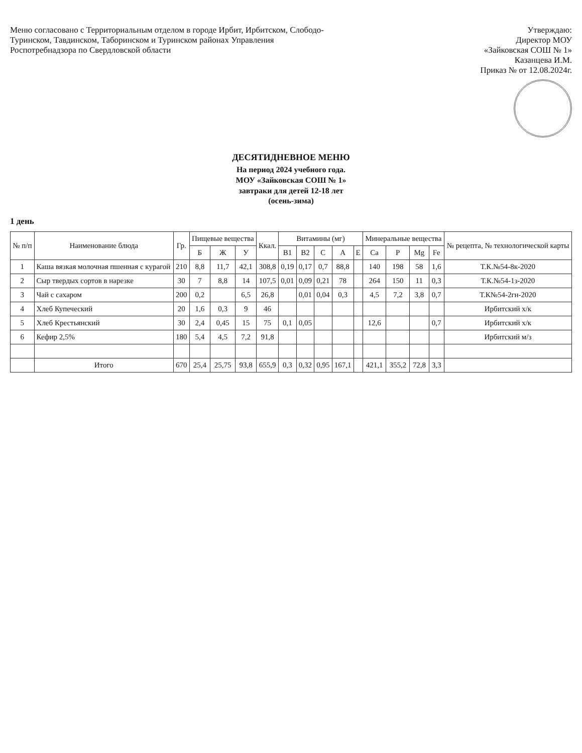Меню согласовано с Территориальным отделом в городе Ирбит, Ирбитском, Слободо-Туринском, Тавдинском, Таборинском и Туринском районах Управления Роспотребнадзора по Свердловской области
Утверждаю:
Директор МОУ
«Зайковская СОШ № 1»
Казанцева И.М.
Приказ № от 12.08.2024г.
ДЕСЯТИДНЕВНОЕ МЕНЮ
На период 2024 учебного года.
МОУ «Зайковская СОШ № 1»
завтраки для детей 12-18 лет
(осень-зима)
1 день
| № п/п | Наименование блюда | Гр. | Пищевые вещества | | | Ккал. | Витамины (мг) | | | | | Минеральные вещества | | | | № рецепта, № технологической карты |
| --- | --- | --- | --- | --- | --- | --- | --- | --- | --- | --- | --- | --- | --- | --- | --- | --- |
| | | | Б | Ж | У | | B1 | B2 | C | A | E | Ca | P | Mg | Fe | |
| 1 | Каша вязкая молочная пшенная с курагой | 210 | 8,8 | 11,7 | 42,1 | 308,8 | 0,19 | 0,17 | 0,7 | 88,8 | | 140 | 198 | 58 | 1,6 | Т.К.№54-8к-2020 |
| 2 | Сыр твердых сортов в нарезке | 30 | 7 | 8,8 | 14 | 107,5 | 0,01 | 0,09 | 0,21 | 78 | | 264 | 150 | 11 | 0,3 | Т.К.№54-1з-2020 |
| 3 | Чай с сахаром | 200 | 0,2 | | 6,5 | 26,8 | | 0,01 | 0,04 | 0,3 | | 4,5 | 7,2 | 3,8 | 0,7 | Т.К№54-2гн-2020 |
| 4 | Хлеб Купеческий | 20 | 1,6 | 0,3 | 9 | 46 | | | | | | | | | | Ирбитский х/к |
| 5 | Хлеб Крестьянский | 30 | 2,4 | 0,45 | 15 | 75 | 0,1 | 0,05 | | | | 12,6 | | | 0,7 | Ирбитский х/к |
| 6 | Кефир 2,5% | 180 | 5,4 | 4,5 | 7,2 | 91,8 | | | | | | | | | | Ирбитский м/з |
| | Итого | 670 | 25,4 | 25,75 | 93,8 | 655,9 | 0,3 | 0,32 | 0,95 | 167,1 | | 421,1 | 355,2 | 72,8 | 3,3 | |